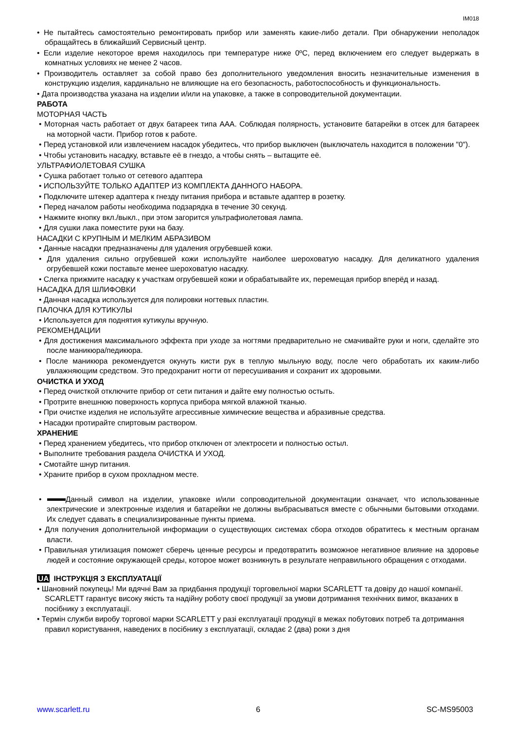IM018
• Не пытайтесь самостоятельно ремонтировать прибор или заменять какие-либо детали. При обнаружении неполадок обращайтесь в ближайший Сервисный центр.
• Если изделие некоторое время находилось при температуре ниже 0ºC, перед включением его следует выдержать в комнатных условиях не менее 2 часов.
• Производитель оставляет за собой право без дополнительного уведомления вносить незначительные изменения в конструкцию изделия, кардинально не влияющие на его безопасность, работоспособность и функциональность.
• Дата производства указана на изделии и/или на упаковке, а также в сопроводительной документации.
РАБОТА
МОТОРНАЯ ЧАСТЬ
• Моторная часть работает от двух батареек типа AAA. Соблюдая полярность, установите батарейки в отсек для батареек на моторной части. Прибор готов к работе.
• Перед установкой или извлечением насадок убедитесь, что прибор выключен (выключатель находится в положении "0").
• Чтобы установить насадку, вставьте её в гнездо, а чтобы снять – вытащите её.
УЛЬТРАФИОЛЕТОВАЯ СУШКА
• Сушка работает только от сетевого адаптера
• ИСПОЛЬЗУЙТЕ ТОЛЬКО АДАПТЕР ИЗ КОМПЛЕКТА ДАННОГО НАБОРА.
• Подключите штекер адаптера к гнезду питания прибора и вставьте адаптер в розетку.
• Перед началом работы необходима подзарядка в течение 30 секунд.
• Нажмите кнопку вкл./выкл., при этом загорится ультрафиолетовая лампа.
• Для сушки лака поместите руки на базу.
НАСАДКИ С КРУПНЫМ И МЕЛКИМ АБРАЗИВОМ
• Данные насадки предназначены для удаления огрубевшей кожи.
• Для удаления сильно огрубевшей кожи используйте наиболее шероховатую насадку. Для деликатного удаления огрубевшей кожи поставьте менее шероховатую насадку.
• Слегка прижмите насадку к участкам огрубевшей кожи и обрабатывайте их, перемещая прибор вперёд и назад.
НАСАДКА ДЛЯ ШЛИФОВКИ
• Данная насадка используется для полировки ногтевых пластин.
ПАЛОЧКА ДЛЯ КУТИКУЛЫ
• Используется для поднятия кутикулы вручную.
РЕКОМЕНДАЦИИ
• Для достижения максимального эффекта при уходе за ногтями предварительно не смачивайте руки и ноги, сделайте это после маникюра/педикюра.
• После маникюра рекомендуется окунуть кисти рук в теплую мыльную воду, после чего обработать их каким-либо увлажняющим средством. Это предохранит ногти от пересушивания и сохранит их здоровыми.
ОЧИСТКА И УХОД
• Перед очисткой отключите прибор от сети питания и дайте ему полностью остыть.
• Протрите внешнюю поверхность корпуса прибора мягкой влажной тканью.
• При очистке изделия не используйте агрессивные химические вещества и абразивные средства.
• Насадки протирайте спиртовым раствором.
ХРАНЕНИЕ
• Перед хранением убедитесь, что прибор отключен от электросети и полностью остыл.
• Выполните требования раздела ОЧИСТКА И УХОД.
• Смотайте шнур питания.
• Храните прибор в сухом прохладном месте.
• Данный символ на изделии, упаковке и/или сопроводительной документации означает, что использованные электрические и электронные изделия и батарейки не должны выбрасываться вместе с обычными бытовыми отходами. Их следует сдавать в специализированные пункты приема.
• Для получения дополнительной информации о существующих системах сбора отходов обратитесь к местным органам власти.
• Правильная утилизация поможет сберечь ценные ресурсы и предотвратить возможное негативное влияние на здоровье людей и состояние окружающей среды, которое может возникнуть в результате неправильного обращения с отходами.
UA ІНСТРУКЦІЯ З ЕКСПЛУАТАЦІЇ
• Шановний покупець! Ми вдячні Вам за придбання продукції торговельної марки SCARLETT та довіру до нашої компанії. SCARLETT гарантує високу якість та надійну роботу своєї продукції за умови дотримання технічних вимог, вказаних в посібнику з експлуатації.
• Термін служби виробу торгової марки SCARLETT у разі експлуатації продукції в межах побутових потреб та дотримання правил користування, наведених в посібнику з експлуатації, складає 2 (два) роки з дня
www.scarlett.ru 6 SC-MS95003